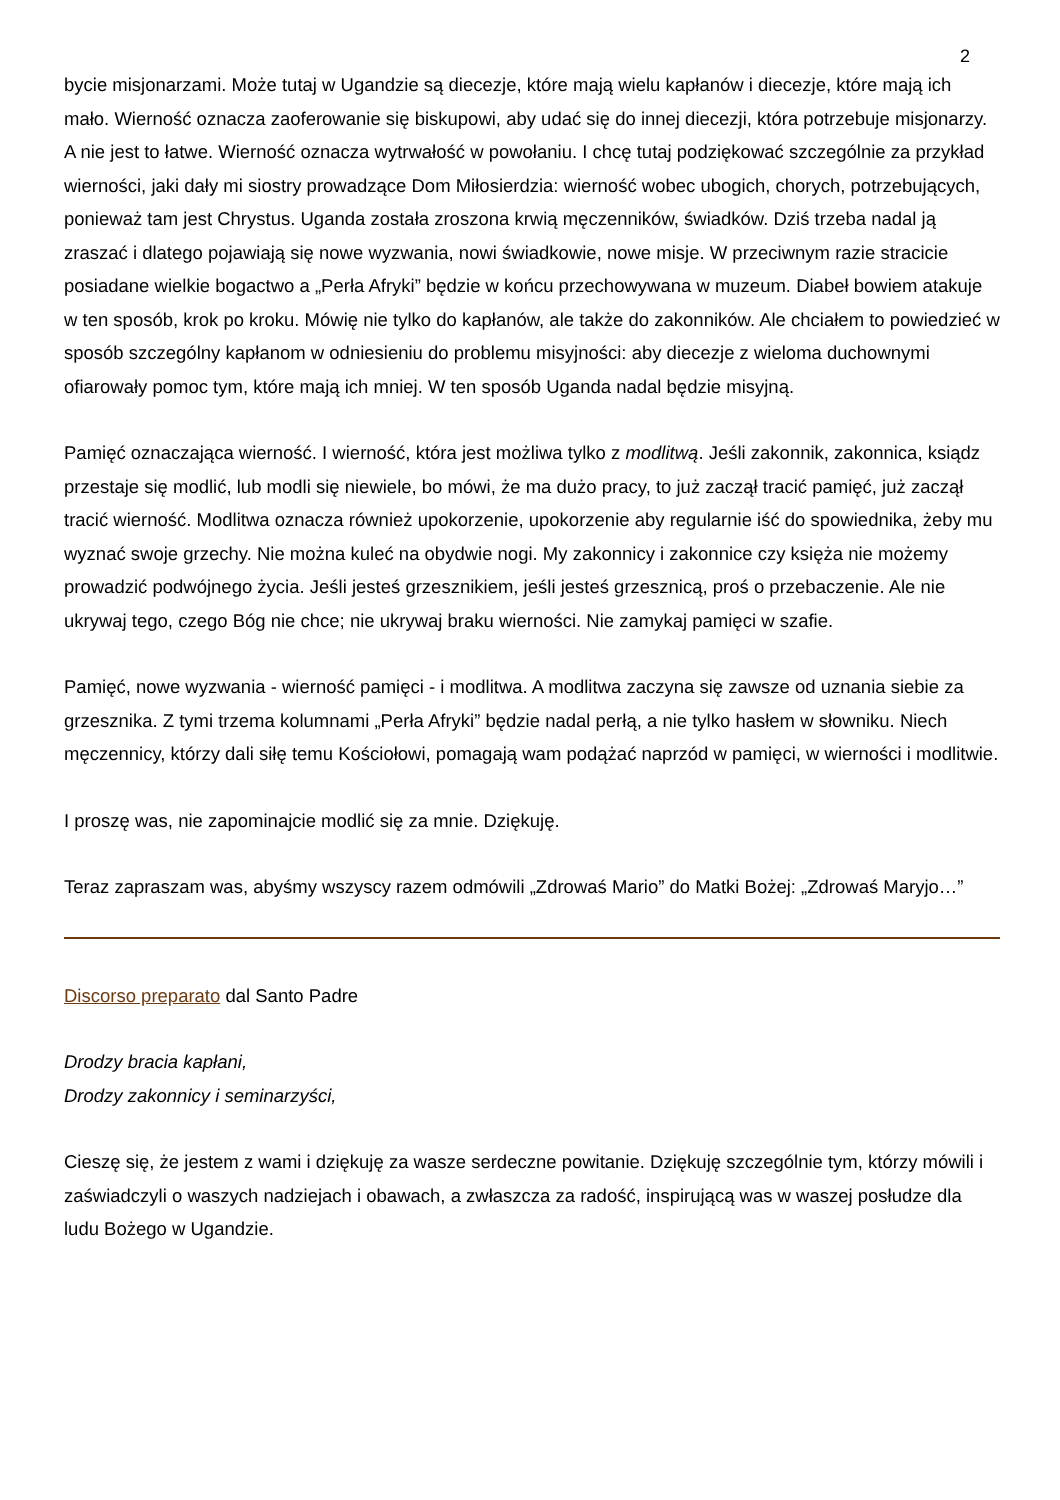2
bycie misjonarzami. Może tutaj w Ugandzie są diecezje, które mają wielu kapłanów i diecezje, które mają ich mało. Wierność oznacza zaoferowanie się biskupowi, aby udać się do innej diecezji, która potrzebuje misjonarzy. A nie jest to łatwe. Wierność oznacza wytrwałość w powołaniu. I chcę tutaj podziękować szczególnie za przykład wierności, jaki dały mi siostry prowadzące Dom Miłosierdzia: wierność wobec ubogich, chorych, potrzebujących, ponieważ tam jest Chrystus. Uganda została zroszona krwią męczenników, świadków. Dziś trzeba nadal ją zraszać i dlatego pojawiają się nowe wyzwania, nowi świadkowie, nowe misje. W przeciwnym razie stracicie posiadane wielkie bogactwo a „Perła Afryki” będzie w końcu przechowywana w muzeum. Diabeł bowiem atakuje w ten sposób, krok po kroku. Mówię nie tylko do kapłanów, ale także do zakonników. Ale chciałem to powiedzieć w sposób szczególny kapłanom w odniesieniu do problemu misyjności: aby diecezje z wieloma duchownymi ofiarowały pomoc tym, które mają ich mniej. W ten sposób Uganda nadal będzie misyjną.
Pamięć oznaczająca wierność. I wierność, która jest możliwa tylko z modlitwą. Jeśli zakonnik, zakonnica, ksiądz przestaje się modlić, lub modli się niewiele, bo mówi, że ma dużo pracy, to już zaczął tracić pamięć, już zaczął tracić wierność. Modlitwa oznacza również upokorzenie, upokorzenie aby regularnie iść do spowiednika, żeby mu wyznać swoje grzechy. Nie można kuleć na obydwie nogi. My zakonnicy i zakonnice czy księża nie możemy prowadzić podwójnego życia. Jeśli jesteś grzesznikiem, jeśli jesteś grzesznicą, proś o przebaczenie. Ale nie ukrywaj tego, czego Bóg nie chce; nie ukrywaj braku wierności. Nie zamykaj pamięci w szafie.
Pamięć, nowe wyzwania - wierność pamięci - i modlitwa. A modlitwa zaczyna się zawsze od uznania siebie za grzesznika. Z tymi trzema kolumnami „Perła Afryki” będzie nadal perłą, a nie tylko hasłem w słowniku. Niech męczennicy, którzy dali siłę temu Kościołowi, pomagają wam podążać naprzód w pamięci, w wierności i modlitwie.
I proszę was, nie zapominajcie modlić się za mnie. Dziękuję.
Teraz zapraszam was, abyśmy wszyscy razem odmówili „Zdrowaś Mario” do Matki Bożej: „Zdrowaś Maryjo…”
Discorso preparato dal Santo Padre
Drodzy bracia kapłani,
Drodzy zakonnicy i seminarzyści,
Cieszę się, że jestem z wami i dziękuję za wasze serdeczne powitanie. Dziękuję szczególnie tym, którzy mówili i zaświadczyli o waszych nadziejach i obawach, a zwłaszcza za radość, inspirującą was w waszej posłudze dla ludu Bożego w Ugandzie.